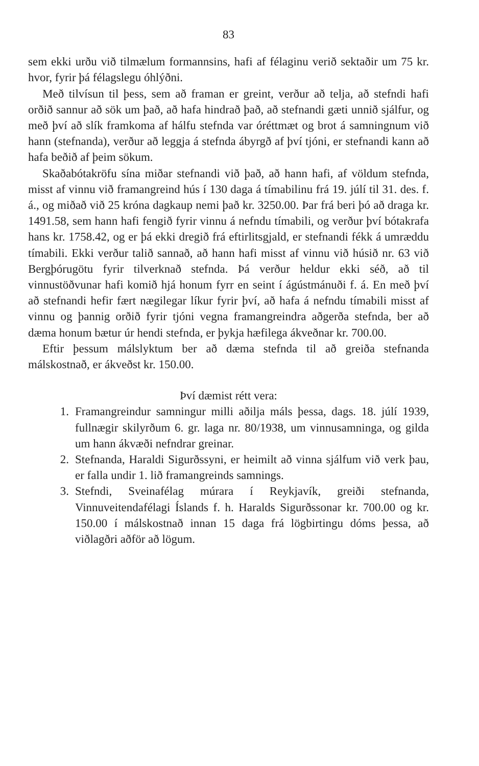83
sem ekki urðu við tilmælum formannsins, hafi af félaginu verið sektaðir um 75 kr. hvor, fyrir þá félagslegu óhlýðni.
Með tilvísun til þess, sem að framan er greint, verður að telja, að stefndi hafi orðið sannur að sök um það, að hafa hindrað það, að stefnandi gæti unnið sjálfur, og með því að slík framkoma af hálfu stefnda var óréttmæt og brot á samningnum við hann (stefnanda), verður að leggja á stefnda ábyrgð af því tjóni, er stefnandi kann að hafa beðið af þeim sökum.
Skaðabótakröfu sína miðar stefnandi við það, að hann hafi, af völdum stefnda, misst af vinnu við framangreind hús í 130 daga á tímabilinu frá 19. júlí til 31. des. f. á., og miðað við 25 króna dagkaup nemi það kr. 3250.00. Þar frá beri þó að draga kr. 1491.58, sem hann hafi fengið fyrir vinnu á nefndu tímabili, og verður því bótakrafa hans kr. 1758.42, og er þá ekki dregið frá eftirlitsgjald, er stefnandi fékk á umræddu tímabili. Ekki verður talið sannað, að hann hafi misst af vinnu við húsið nr. 63 við Bergþórugötu fyrir tilverknað stefnda. Þá verður heldur ekki séð, að til vinnustöðvunar hafi komið hjá honum fyrr en seint í ágústmánuði f. á. En með því að stefnandi hefir fært nægilegar líkur fyrir því, að hafa á nefndu tímabili misst af vinnu og þannig orðið fyrir tjóni vegna framangreindra aðgerða stefnda, ber að dæma honum bætur úr hendi stefnda, er þykja hæfilega ákveðnar kr. 700.00.
Eftir þessum málslyktum ber að dæma stefnda til að greiða stefnanda málskostnað, er ákveðst kr. 150.00.
Því dæmist rétt vera:
1. Framangreindur samningur milli aðilja máls þessa, dags. 18. júlí 1939, fullnægir skilyrðum 6. gr. laga nr. 80/1938, um vinnusamninga, og gilda um hann ákvæði nefndrar greinar.
2. Stefnanda, Haraldi Sigurðssyni, er heimilt að vinna sjálfum við verk þau, er falla undir 1. lið framangreinds samnings.
3. Stefndi, Sveinafélag múrara í Reykjavík, greiði stefnanda, Vinnuveitendafélagi Íslands f. h. Haralds Sigurðssonar kr. 700.00 og kr. 150.00 í málskostnað innan 15 daga frá lögbirtingu dóms þessa, að viðlagðri aðför að lögum.